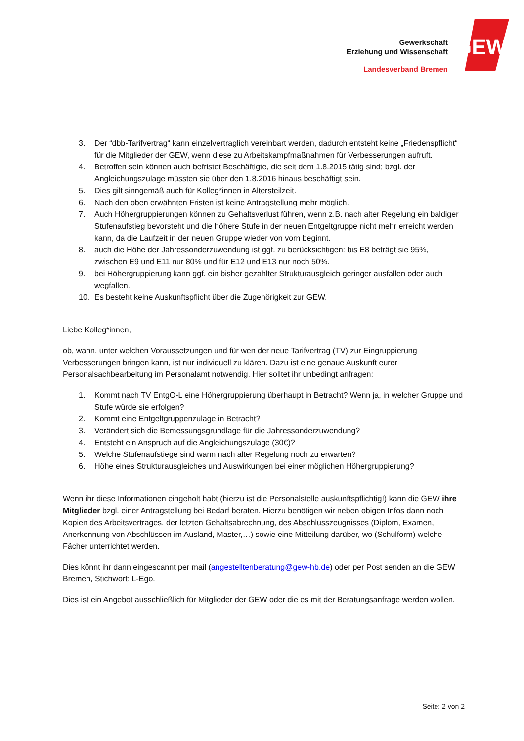Gewerkschaft
Erziehung und Wissenschaft
Landesverband Bremen
GEW
3. Der “dbb-Tarifvertrag“ kann einzelvertraglich vereinbart werden, dadurch entsteht keine „Friedenspflicht“ für die Mitglieder der GEW, wenn diese zu Arbeitskampfmaßnahmen für Verbesserungen aufruft.
4. Betroffen sein können auch befristet Beschäftigte, die seit dem 1.8.2015 tätig sind; bzgl. der Angleichungszulage müssten sie über den 1.8.2016 hinaus beschäftigt sein.
5. Dies gilt sinngemäß auch für Kolleg*innen in Altersteilzeit.
6. Nach den oben erwähnten Fristen ist keine Antragstellung mehr möglich.
7. Auch Höhergruppierungen können zu Gehaltsverlust führen, wenn z.B. nach alter Regelung ein baldiger Stufenaufstieg bevorsteht und die höhere Stufe in der neuen Entgeltgruppe nicht mehr erreicht werden kann, da die Laufzeit in der neuen Gruppe wieder von vorn beginnt.
8. auch die Höhe der Jahressonderzuwendung ist ggf. zu berücksichtigen: bis E8 beträgt sie 95%, zwischen E9 und E11 nur 80% und für E12 und E13 nur noch 50%.
9. bei Höhergruppierung kann ggf. ein bisher gezahlter Strukturausgleich geringer ausfallen oder auch wegfallen.
10. Es besteht keine Auskunftspflicht über die Zugehörigkeit zur GEW.
Liebe Kolleg*innen,
ob, wann, unter welchen Voraussetzungen und für wen der neue Tarifvertrag (TV) zur Eingruppierung Verbesserungen bringen kann, ist nur individuell zu klären. Dazu ist eine genaue Auskunft eurer Personalsachbearbeitung im Personalamt notwendig. Hier solltet ihr unbedingt anfragen:
1. Kommt nach TV EntgO-L eine Höhergruppierung überhaupt in Betracht? Wenn ja, in welcher Gruppe und Stufe würde sie erfolgen?
2. Kommt eine Entgeltgruppenzulage in Betracht?
3. Verändert sich die Bemessungsgrundlage für die Jahressonderzuwendung?
4. Entsteht ein Anspruch auf die Angleichungszulage (30€)?
5. Welche Stufenaufstiege sind wann nach alter Regelung noch zu erwarten?
6. Höhe eines Strukturausgleiches und Auswirkungen bei einer möglichen Höhergruppierung?
Wenn ihr diese Informationen eingeholt habt (hierzu ist die Personalstelle auskunftspflichtig!) kann die GEW ihre Mitglieder bzgl. einer Antragstellung bei Bedarf beraten. Hierzu benötigen wir neben obigen Infos dann noch Kopien des Arbeitsvertrages, der letzten Gehaltsabrechnung, des Abschlusszeugnisses (Diplom, Examen, Anerkennung von Abschlüssen im Ausland, Master,…) sowie eine Mitteilung darüber, wo (Schulform) welche Fächer unterrichtet werden.
Dies könnt ihr dann eingescannt per mail (angestelltenberatung@gew-hb.de) oder per Post senden an die GEW Bremen, Stichwort: L-Ego.
Dies ist ein Angebot ausschließlich für Mitglieder der GEW oder die es mit der Beratungsanfrage werden wollen.
Seite: 2 von 2